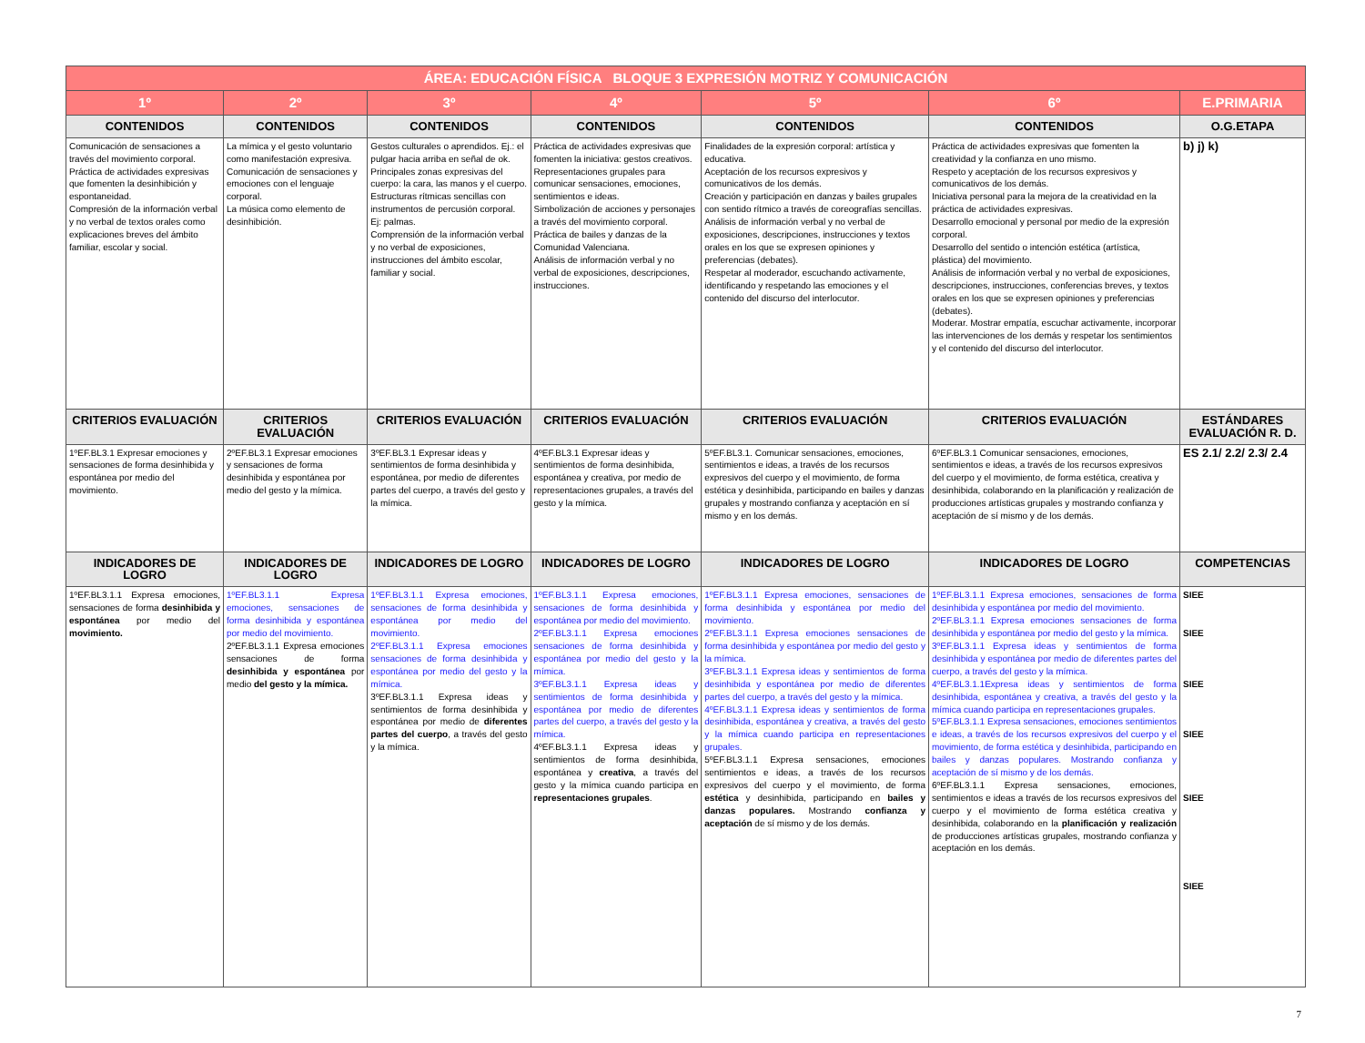| ÁREA: EDUCACIÓN FÍSICA BLOQUE 3 EXPRESIÓN MOTRIZ Y COMUNICACIÓN | | | | | | |
| --- | --- | --- | --- | --- | --- | --- |
| 1º | 2º | 3º | 4º | 5º | 6º | E.PRIMARIA |
| CONTENIDOS | CONTENIDOS | CONTENIDOS | CONTENIDOS | CONTENIDOS | CONTENIDOS | O.G.ETAPA |
| Comunicación de sensaciones a través del movimiento corporal. Práctica de actividades expresivas que fomenten la desinhibición y espontaneidad. Compresión de la información verbal y no verbal de textos orales como explicaciones breves del ámbito familiar, escolar y social. | La mímica y el gesto voluntario como manifestación expresiva. Comunicación de sensaciones y emociones con el lenguaje corporal. La música como elemento de desinhibición. | Gestos culturales o aprendidos. Ej.: el pulgar hacia arriba en señal de ok. Principales zonas expresivas del cuerpo: la cara, las manos y el cuerpo. Estructuras rítmicas sencillas con instrumentos de percusión corporal. Ej: palmas. Comprensión de la información verbal y no verbal de exposiciones, instrucciones del ámbito escolar, familiar y social. | Práctica de actividades expresivas que fomenten la iniciativa: gestos creativos. Representaciones grupales para comunicar sensaciones, emociones, sentimientos e ideas. Simbolización de acciones y personajes a través del movimiento corporal. Práctica de bailes y danzas de la Comunidad Valenciana. Análisis de información verbal y no verbal de exposiciones, descripciones, instrucciones. | Finalidades de la expresión corporal: artística y educativa. Aceptación de los recursos expresivos y comunicativos de los demás. Creación y participación en danzas y bailes grupales con sentido rítmico a través de coreografías sencillas. Análisis de información verbal y no verbal de exposiciones, descripciones, instrucciones y textos orales en los que se expresen opiniones y preferencias (debates). Respetar al moderador, escuchando activamente, identificando y respetando las emociones y el contenido del discurso del interlocutor. | Práctica de actividades expresivas que fomenten la creatividad y la confianza en uno mismo. Respeto y aceptación de los recursos expresivos y comunicativos de los demás. Iniciativa personal para la mejora de la creatividad en la práctica de actividades expresivas. Desarrollo emocional y personal por medio de la expresión corporal. Desarrollo del sentido o intención estética (artística, plástica) del movimiento. Análisis de información verbal y no verbal de exposiciones, descripciones, instrucciones, conferencias breves, y textos orales en los que se expresen opiniones y preferencias (debates). Moderar. Mostrar empatía, escuchar activamente, incorporar las intervenciones de los demás y respetar los sentimientos y el contenido del discurso del interlocutor. | b) j) k) |
| CRITERIOS EVALUACIÓN | CRITERIOS EVALUACIÓN | CRITERIOS EVALUACIÓN | CRITERIOS EVALUACIÓN | CRITERIOS EVALUACIÓN | CRITERIOS EVALUACIÓN | ESTÁNDARES EVALUACIÓN R. D. |
| 1ºEF.BL3.1 Expresar emociones y sensaciones de forma desinhibida y espontánea por medio del movimiento. | 2ºEF.BL3.1 Expresar emociones y sensaciones de forma desinhibida y espontánea por medio del gesto y la mímica. | 3ºEF.BL3.1 Expresar ideas y sentimientos de forma desinhibida y espontánea, por medio de diferentes partes del cuerpo, a través del gesto y la mímica. | 4ºEF.BL3.1 Expresar ideas y sentimientos de forma desinhibida, espontánea y creativa, por medio de representaciones grupales, a través del gesto y la mímica. | 5ºEF.BL3.1. Comunicar sensaciones, emociones, sentimientos e ideas, a través de los recursos expresivos del cuerpo y el movimiento, de forma estética y desinhibida, participando en bailes y danzas grupales y mostrando confianza y aceptación en sí mismo y en los demás. | 6ºEF.BL3.1 Comunicar sensaciones, emociones, sentimientos e ideas, a través de los recursos expresivos del cuerpo y el movimiento, de forma estética, creativa y desinhibida, colaborando en la planificación y realización de producciones artísticas grupales y mostrando confianza y aceptación de sí mismo y de los demás. | ES 2.1/ 2.2/ 2.3/ 2.4 |
| INDICADORES DE LOGRO | INDICADORES DE LOGRO | INDICADORES DE LOGRO | INDICADORES DE LOGRO | INDICADORES DE LOGRO | INDICADORES DE LOGRO | COMPETENCIAS |
| 1ºEF.BL3.1.1 Expresa emociones, sensaciones de forma desinhibida y espontánea por medio del movimiento. | 1ºEF.BL3.1.1 Expresa emociones, sensaciones de forma desinhibida y espontánea por medio del movimiento. 2ºEF.BL3.1.1 Expresa emociones sensaciones de forma desinhibida y espontánea por medio del gesto y la mímica. | 1ºEF.BL3.1.1 Expresa emociones, sensaciones de forma desinhibida y espontánea por medio del movimiento. 2ºEF.BL3.1.1 Expresa emociones sensaciones de forma desinhibida y espontánea por medio del gesto y la mímica. 3ºEF.BL3.1.1 Expresa ideas y sentimientos de forma desinhibida y espontánea por medio de diferentes partes del cuerpo , a través del gesto y la mímica. | 1ºEF.BL3.1.1 Expresa emociones, sensaciones de forma desinhibida y espontánea por medio del movimiento. 2ºEF.BL3.1.1 Expresa emociones sensaciones de forma desinhibida y espontánea por medio del gesto y la mímica. 3ºEF.BL3.1.1 Expresa ideas y sentimientos de forma desinhibida y espontánea por medio de diferentes partes del cuerpo, a través del gesto y la mímica. 4ºEF.BL3.1.1 Expresa ideas y sentimientos de forma desinhibida, espontánea y creativa , a través del gesto y la mímica cuando participa en representaciones grupales . | 1ºEF.BL3.1.1 Expresa emociones, sensaciones de forma desinhibida y espontánea por medio del movimiento. 2ºEF.BL3.1.1 Expresa emociones sensaciones de forma desinhibida y espontánea por medio del gesto y la mímica. 3ºEF.BL3.1.1 Expresa ideas y sentimientos de forma desinhibida y espontánea por medio de diferentes partes del cuerpo, a través del gesto y la mímica. 4ºEF.BL3.1.1 Expresa ideas y sentimientos de forma desinhibida, espontánea y creativa, a través del gesto y la mímica cuando participa en representaciones grupales. 5ºEF.BL3.1.1 Expresa sensaciones, emociones sentimientos e ideas, a través de los recursos expresivos del cuerpo y el movimiento, de forma estética y desinhibida, participando en bailes y danzas populares. Mostrando confianza y aceptación de sí mismo y de los demás. | 1ºEF.BL3.1.1 Expresa emociones, sensaciones de forma desinhibida y espontánea por medio del movimiento. 2ºEF.BL3.1.1 Expresa emociones sensaciones de forma desinhibida y espontánea por medio del gesto y la mímica. 3ºEF.BL3.1.1 Expresa ideas y sentimientos de forma desinhibida y espontánea por medio de diferentes partes del cuerpo, a través del gesto y la mímica. 4ºEF.BL3.1.1Expresa ideas y sentimientos de forma desinhibida, espontánea y creativa, a través del gesto y la mímica cuando participa en representaciones grupales. 5ºEF.BL3.1.1 Expresa sensaciones, emociones sentimientos e ideas, a través de los recursos expresivos del cuerpo y el movimiento, de forma estética y desinhibida, participando en bailes y danzas populares. Mostrando confianza y aceptación de sí mismo y de los demás. 6ºEF.BL3.1.1 Expresa sensaciones, emociones, sentimientos e ideas a través de los recursos expresivos del cuerpo y el movimiento de forma estética creativa y desinhibida, colaborando en la planificación y realización de producciones artísticas grupales, mostrando confianza y aceptación en los demás. | SIEE SIEE SIEE SIEE SIEE SIEE |
7